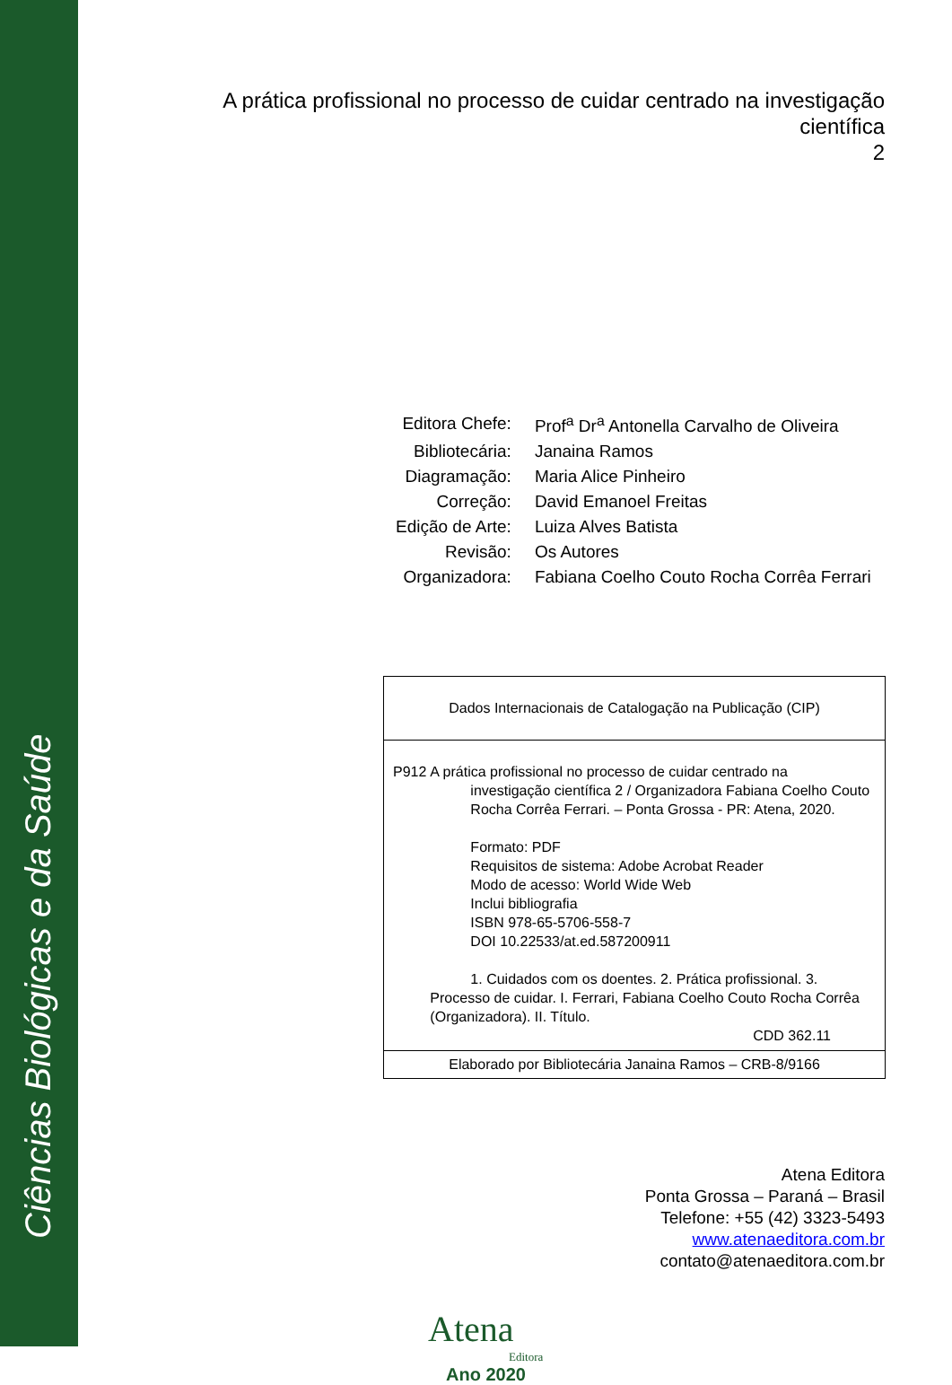Ciências Biológicas e da Saúde
A prática profissional no processo de cuidar centrado na investigação
científica
2
| Editora Chefe: | Prof<sup>a</sup> Dr<sup>a</sup> Antonella Carvalho de Oliveira |
| Bibliotecária: | Janaina Ramos |
| Diagramação: | Maria Alice Pinheiro |
| Correção: | David Emanoel Freitas |
| Edição de Arte: | Luiza Alves Batista |
| Revisão: | Os Autores |
| Organizadora: | Fabiana Coelho Couto Rocha Corrêa Ferrari |
| Dados Internacionais de Catalogação na Publicação (CIP) |
| P912 A prática profissional no processo de cuidar centrado na investigação científica 2 / Organizadora Fabiana Coelho Couto Rocha Corrêa Ferrari. – Ponta Grossa - PR: Atena, 2020. Formato: PDF Requisitos de sistema: Adobe Acrobat Reader Modo de acesso: World Wide Web Inclui bibliografia ISBN 978-65-5706-558-7 DOI 10.22533/at.ed.587200911 1. Cuidados com os doentes. 2. Prática profissional. 3. Processo de cuidar. I. Ferrari, Fabiana Coelho Couto Rocha Corrêa (Organizadora). II. Título. CDD 362.11 |
| Elaborado por Bibliotecária Janaina Ramos – CRB-8/9166 |
Atena Editora
Ponta Grossa – Paraná – Brasil
Telefone: +55 (42) 3323-5493
www.atenaeditora.com.br
contato@atenaeditora.com.br
Atena
Editora
Ano 2020